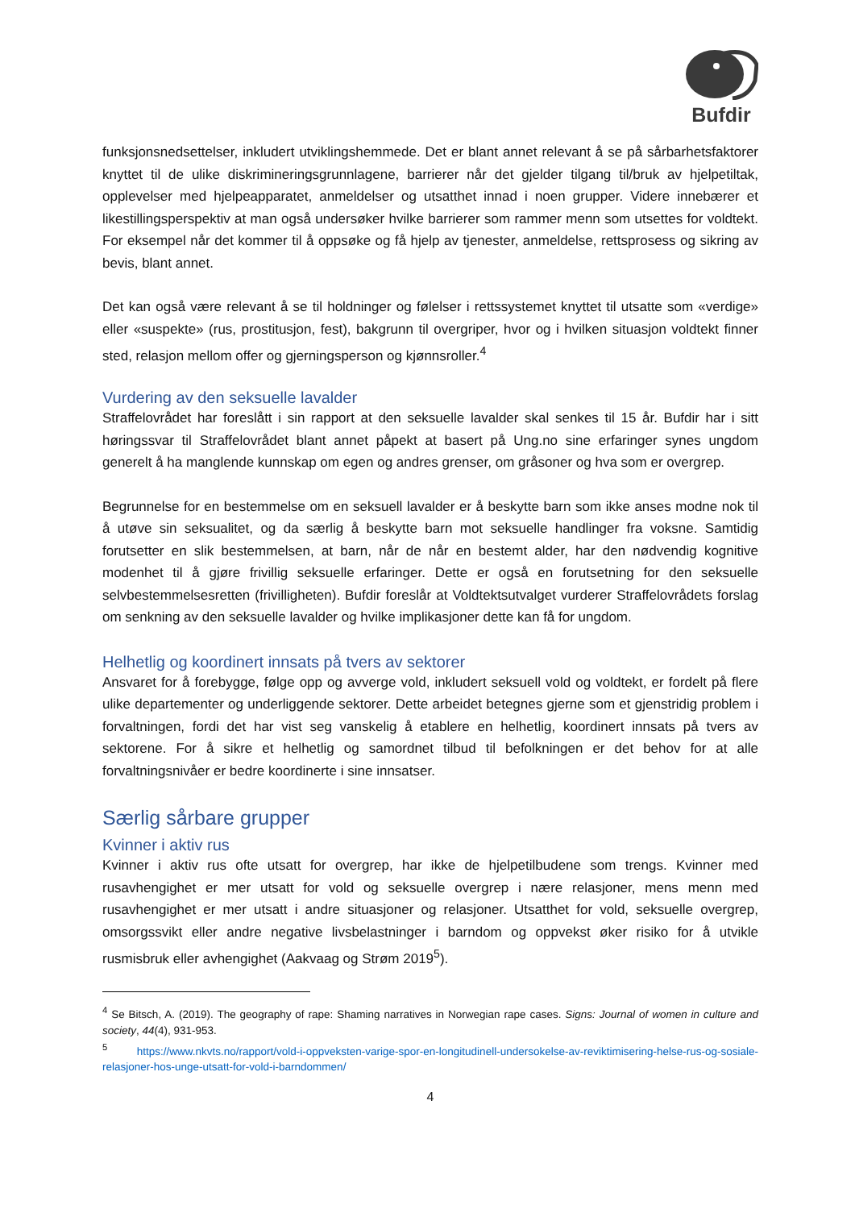Bufdir
funksjonsnedsettelser, inkludert utviklingshemmede. Det er blant annet relevant å se på sårbarhetsfaktorer knyttet til de ulike diskrimineringsgrunnlagene, barrierer når det gjelder tilgang til/bruk av hjelpetiltak, opplevelser med hjelpeapparatet, anmeldelser og utsatthet innad i noen grupper. Videre innebærer et likestillingsperspektiv at man også undersøker hvilke barrierer som rammer menn som utsettes for voldtekt. For eksempel når det kommer til å oppsøke og få hjelp av tjenester, anmeldelse, rettsprosess og sikring av bevis, blant annet.
Det kan også være relevant å se til holdninger og følelser i rettssystemet knyttet til utsatte som «verdige» eller «suspekte» (rus, prostitusjon, fest), bakgrunn til overgriper, hvor og i hvilken situasjon voldtekt finner sted, relasjon mellom offer og gjerningsperson og kjønnsroller.<sup>4</sup>
Vurdering av den seksuelle lavalder
Straffelovrådet har foreslått i sin rapport at den seksuelle lavalder skal senkes til 15 år. Bufdir har i sitt høringssvar til Straffelovrådet blant annet påpekt at basert på Ung.no sine erfaringer synes ungdom generelt å ha manglende kunnskap om egen og andres grenser, om gråsoner og hva som er overgrep.
Begrunnelse for en bestemmelse om en seksuell lavalder er å beskytte barn som ikke anses modne nok til å utøve sin seksualitet, og da særlig å beskytte barn mot seksuelle handlinger fra voksne. Samtidig forutsetter en slik bestemmelsen, at barn, når de når en bestemt alder, har den nødvendig kognitive modenhet til å gjøre frivillig seksuelle erfaringer. Dette er også en forutsetning for den seksuelle selvbestemmelsesretten (frivilligheten). Bufdir foreslår at Voldtektsutvalget vurderer Straffelovrådets forslag om senkning av den seksuelle lavalder og hvilke implikasjoner dette kan få for ungdom.
Helhetlig og koordinert innsats på tvers av sektorer
Ansvaret for å forebygge, følge opp og avverge vold, inkludert seksuell vold og voldtekt, er fordelt på flere ulike departementer og underliggende sektorer. Dette arbeidet betegnes gjerne som et gjenstridig problem i forvaltningen, fordi det har vist seg vanskelig å etablere en helhetlig, koordinert innsats på tvers av sektorene. For å sikre et helhetlig og samordnet tilbud til befolkningen er det behov for at alle forvaltningsnivåer er bedre koordinerte i sine innsatser.
Særlig sårbare grupper
Kvinner i aktiv rus
Kvinner i aktiv rus ofte utsatt for overgrep, har ikke de hjelpetilbudene som trengs. Kvinner med rusavhengighet er mer utsatt for vold og seksuelle overgrep i nære relasjoner, mens menn med rusavhengighet er mer utsatt i andre situasjoner og relasjoner. Utsatthet for vold, seksuelle overgrep, omsorgssvikt eller andre negative livsbelastninger i barndom og oppvekst øker risiko for å utvikle rusmisbruk eller avhengighet (Aakvaag og Strøm 2019<sup>5</sup>).
<sup>4</sup> Se Bitsch, A. (2019). The geography of rape: Shaming narratives in Norwegian rape cases. Signs: Journal of women in culture and society, 44(4), 931-953.
<sup>5</sup> https://www.nkvts.no/rapport/vold-i-oppveksten-varige-spor-en-longitudinell-undersokelse-av-reviktimisering-helse-rus-og-sosiale-relasjoner-hos-unge-utsatt-for-vold-i-barndommen/
4